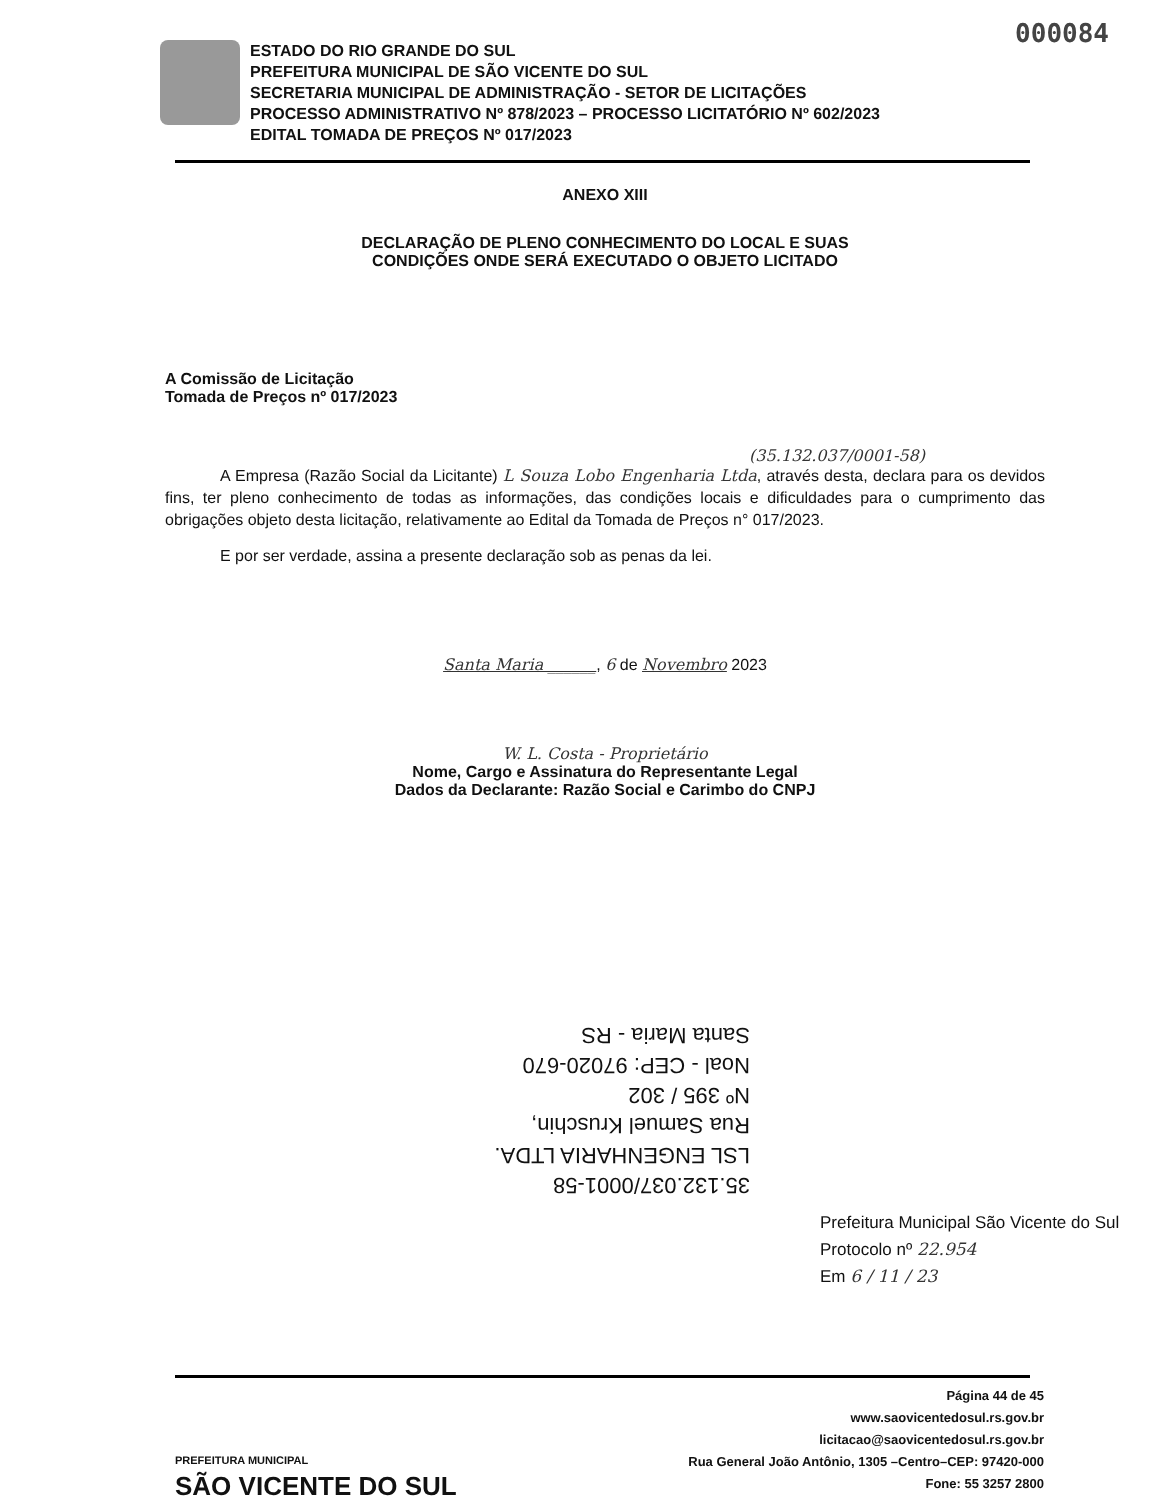000084
ESTADO DO RIO GRANDE DO SUL
PREFEITURA MUNICIPAL DE SÃO VICENTE DO SUL
SECRETARIA MUNICIPAL DE ADMINISTRAÇÃO - SETOR DE LICITAÇÕES
PROCESSO ADMINISTRATIVO Nº 878/2023 – PROCESSO LICITATÓRIO Nº 602/2023
EDITAL TOMADA DE PREÇOS Nº 017/2023
ANEXO XIII
DECLARAÇÃO DE PLENO CONHECIMENTO DO LOCAL E SUAS
CONDIÇÕES ONDE SERÁ EXECUTADO O OBJETO LICITADO
A Comissão de Licitação
Tomada de Preços nº 017/2023
(35.132.037/0001-58)
A Empresa (Razão Social da Licitante) L Souza Lobo Engenharia Ltda, através desta, declara para os devidos fins, ter pleno conhecimento de todas as informações, das condições locais e dificuldades para o cumprimento das obrigações objeto desta licitação, relativamente ao Edital da Tomada de Preços n° 017/2023.
E por ser verdade, assina a presente declaração sob as penas da lei.
Santa Maria ______, 6 de Novembro 2023
W. L. Costa - Proprietário
Nome, Cargo e Assinatura do Representante Legal
Dados da Declarante: Razão Social e Carimbo do CNPJ
35.132.037/0001-58
LSL ENGENHARIA LTDA.
Rua Samuel Kruschin,
Nº 395 / 302
Noal - CEP: 97020-670
Santa Maria - RS
Prefeitura Municipal São Vicente do Sul
Protocolo nº 22.954
Em 6 / 11 / 23
Página 44 de 45
www.saovicentedosul.rs.gov.br
licitacao@saovicentedosul.rs.gov.br
Rua General João Antônio, 1305 –Centro–CEP: 97420-000
Fone: 55 3257 2800
PREFEITURA MUNICIPAL
SÃO VICENTE DO SUL